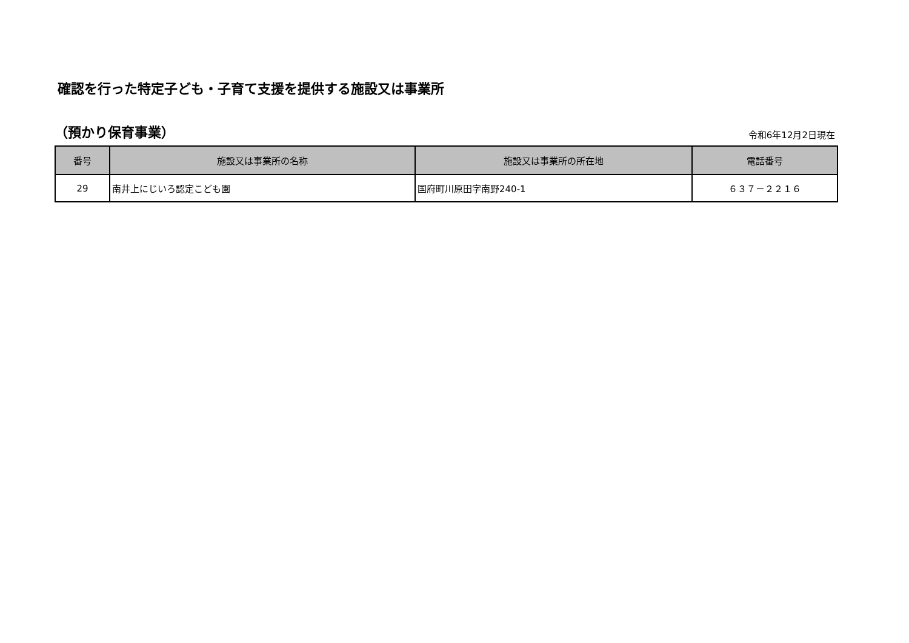確認を行った特定子ども・子育て支援を提供する施設又は事業所
（預かり保育事業）
令和6年12月2日現在
| 番号 | 施設又は事業所の名称 | 施設又は事業所の所在地 | 電話番号 |
| --- | --- | --- | --- |
| 29 | 南井上にじいろ認定こども園 | 国府町川原田字南野240-1 | ６３７－２２１６ |